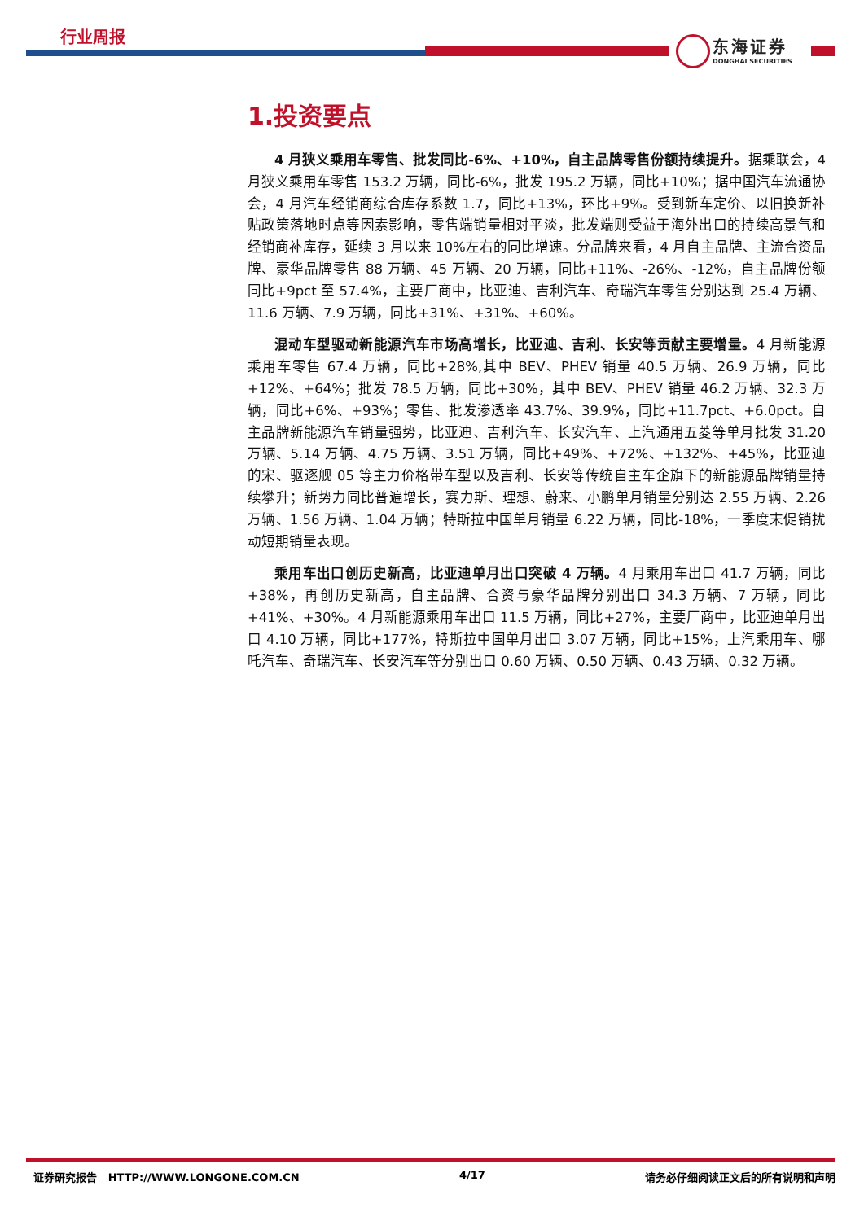行业周报
东海证券
DONGHAI SECURITIES
1.投资要点
4 月狭义乘用车零售、批发同比-6%、+10%，自主品牌零售份额持续提升。据乘联会，4 月狭义乘用车零售 153.2 万辆，同比-6%，批发 195.2 万辆，同比+10%；据中国汽车流通协会，4 月汽车经销商综合库存系数 1.7，同比+13%，环比+9%。受到新车定价、以旧换新补贴政策落地时点等因素影响，零售端销量相对平淡，批发端则受益于海外出口的持续高景气和经销商补库存，延续 3 月以来 10%左右的同比增速。分品牌来看，4 月自主品牌、主流合资品牌、豪华品牌零售 88 万辆、45 万辆、20 万辆，同比+11%、-26%、-12%，自主品牌份额同比+9pct 至 57.4%，主要厂商中，比亚迪、吉利汽车、奇瑞汽车零售分别达到 25.4 万辆、11.6 万辆、7.9 万辆，同比+31%、+31%、+60%。
混动车型驱动新能源汽车市场高增长，比亚迪、吉利、长安等贡献主要增量。4 月新能源乘用车零售 67.4 万辆，同比+28%,其中 BEV、PHEV 销量 40.5 万辆、26.9 万辆，同比+12%、+64%；批发 78.5 万辆，同比+30%，其中 BEV、PHEV 销量 46.2 万辆、32.3 万辆，同比+6%、+93%；零售、批发渗透率 43.7%、39.9%，同比+11.7pct、+6.0pct。自主品牌新能源汽车销量强势，比亚迪、吉利汽车、长安汽车、上汽通用五菱等单月批发 31.20 万辆、5.14 万辆、4.75 万辆、3.51 万辆，同比+49%、+72%、+132%、+45%，比亚迪的宋、驱逐舰 05 等主力价格带车型以及吉利、长安等传统自主车企旗下的新能源品牌销量持续攀升；新势力同比普遍增长，赛力斯、理想、蔚来、小鹏单月销量分别达 2.55 万辆、2.26 万辆、1.56 万辆、1.04 万辆；特斯拉中国单月销量 6.22 万辆，同比-18%，一季度末促销扰动短期销量表现。
乘用车出口创历史新高，比亚迪单月出口突破 4 万辆。4 月乘用车出口 41.7 万辆，同比+38%，再创历史新高，自主品牌、合资与豪华品牌分别出口 34.3 万辆、7 万辆，同比+41%、+30%。4 月新能源乘用车出口 11.5 万辆，同比+27%，主要厂商中，比亚迪单月出口 4.10 万辆，同比+177%，特斯拉中国单月出口 3.07 万辆，同比+15%，上汽乘用车、哪吒汽车、奇瑞汽车、长安汽车等分别出口 0.60 万辆、0.50 万辆、0.43 万辆、0.32 万辆。
证券研究报告 HTTP://WWW.LONGONE.COM.CN 4/17 请务必仔细阅读正文后的所有说明和声明